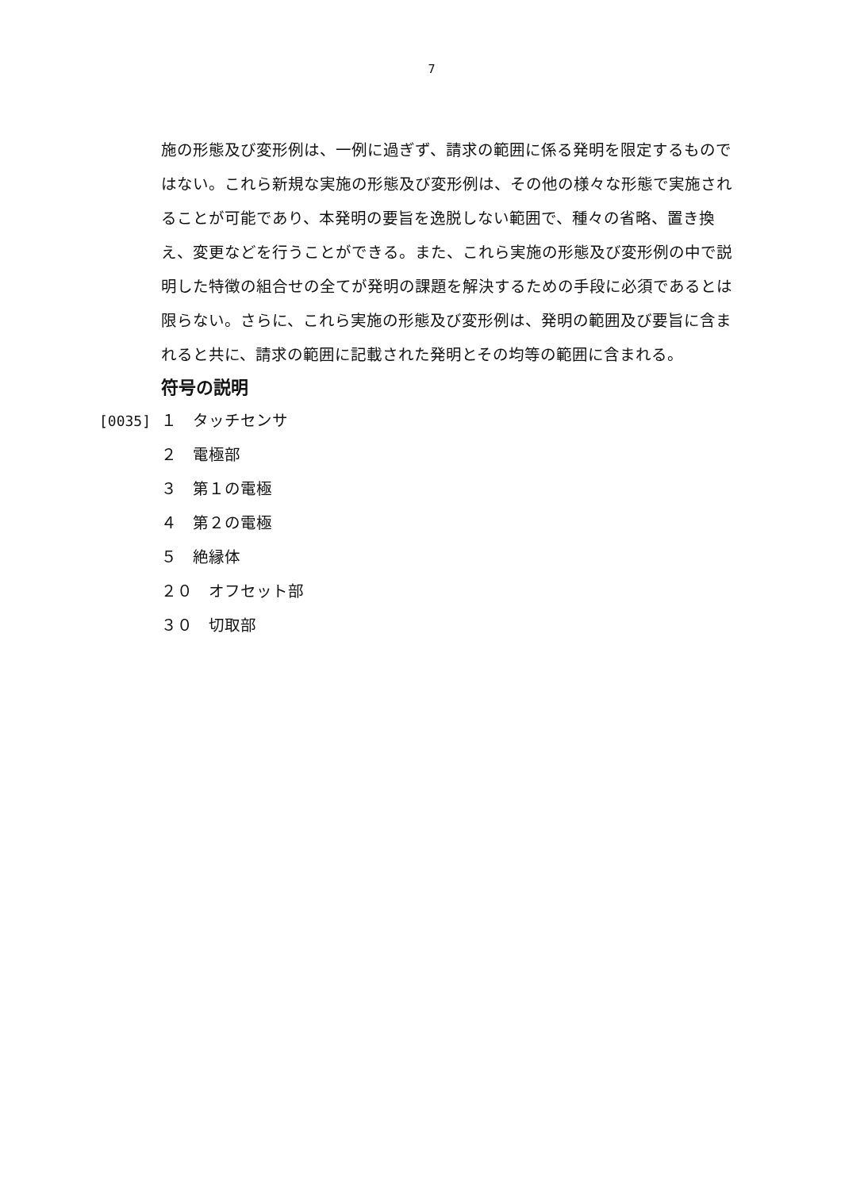7
施の形態及び変形例は、一例に過ぎず、請求の範囲に係る発明を限定するものではない。これら新規な実施の形態及び変形例は、その他の様々な形態で実施されることが可能であり、本発明の要旨を逸脱しない範囲で、種々の省略、置き換え、変更などを行うことができる。また、これら実施の形態及び変形例の中で説明した特徴の組合せの全てが発明の課題を解決するための手段に必須であるとは限らない。さらに、これら実施の形態及び変形例は、発明の範囲及び要旨に含まれると共に、請求の範囲に記載された発明とその均等の範囲に含まれる。
符号の説明
[0035] １　タッチセンサ
２　電極部
３　第１の電極
４　第２の電極
５　絶縁体
２０　オフセット部
３０　切取部